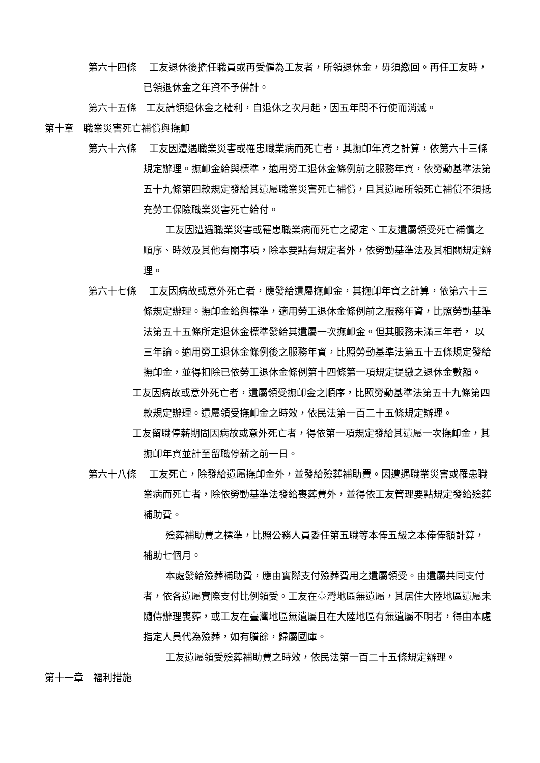第六十四條　 工友退休後擔任職員或再受僱為工友者，所領退休金，毋須繳回。再任工友時，已領退休金之年資不予併計。
第六十五條　工友請領退休金之權利，自退休之次月起，因五年間不行使而消滅。
第十章　職業災害死亡補償與撫卹
第六十六條　 工友因遭遇職業災害或罹患職業病而死亡者，其撫卹年資之計算，依第六十三條規定辦理。撫卹金給與標準，適用勞工退休金條例前之服務年資，依勞動基準法第五十九條第四款規定發給其遺屬職業災害死亡補償，且其遺屬所領死亡補償不須抵充勞工保險職業災害死亡給付。
工友因遭遇職業災害或罹患職業病而死亡之認定、工友遺屬領受死亡補償之順序、時效及其他有關事項，除本要點有規定者外，依勞動基準法及其相關規定辦理。
第六十七條　 工友因病故或意外死亡者，應發給遺屬撫卹金，其撫卹年資之計算，依第六十三條規定辦理。撫卹金給與標準，適用勞工退休金條例前之服務年資，比照勞動基準法第五十五條所定退休金標準發給其遺屬一次撫卹金。但其服務未滿三年者， 以三年論。適用勞工退休金條例後之服務年資，比照勞動基準法第五十五條規定發給撫卹金，並得扣除已依勞工退休金條例第十四條第一項規定提繳之退休金數額。
工友因病故或意外死亡者，遺屬領受撫卹金之順序，比照勞動基準法第五十九條第四款規定辦理。遺屬領受撫卹金之時效，依民法第一百二十五條規定辦理。
工友留職停薪期間因病故或意外死亡者，得依第一項規定發給其遺屬一次撫卹金，其撫卹年資並計至留職停薪之前一日。
第六十八條　 工友死亡，除發給遺屬撫卹金外，並發給殮葬補助費。因遭遇職業災害或罹患職業病而死亡者，除依勞動基準法發給喪葬費外，並得依工友管理要點規定發給殮葬補助費。
殮葬補助費之標準，比照公務人員委任第五職等本俸五級之本俸俸額計算，補助七個月。
本處發給殮葬補助費，應由實際支付殮葬費用之遺屬領受。由遺屬共同支付者，依各遺屬實際支付比例領受。工友在臺灣地區無遺屬，其居住大陸地區遺屬未隨侍辦理喪葬，或工友在臺灣地區無遺屬且在大陸地區有無遺屬不明者，得由本處指定人員代為殮葬，如有賸餘，歸屬國庫。
工友遺屬領受殮葬補助費之時效，依民法第一百二十五條規定辦理。
第十一章　福利措施